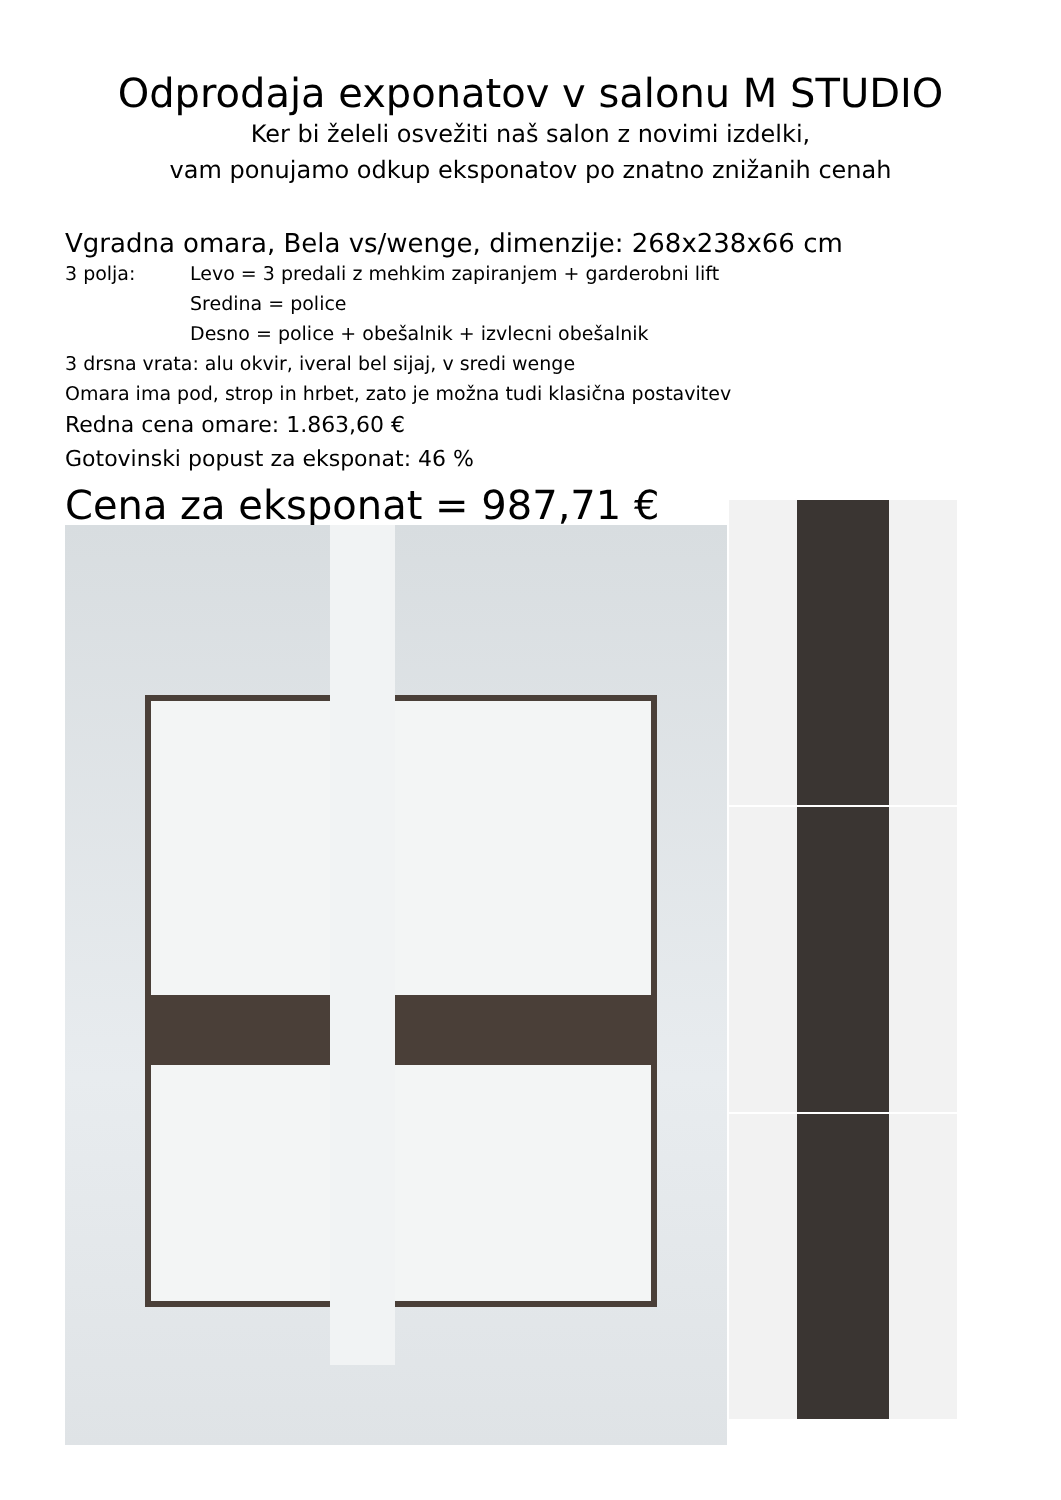Odprodaja exponatov v salonu M STUDIO
Ker bi želeli osvežiti naš salon z novimi izdelki,
vam ponujamo odkup eksponatov po znatno znižanih cenah
Vgradna omara, Bela vs/wenge, dimenzije: 268x238x66 cm
3 polja: Levo = 3 predali z mehkim zapiranjem + garderobni lift
Sredina = police
Desno = police + obešalnik + izvlecni obešalnik
3 drsna vrata: alu okvir, iveral bel sijaj, v sredi wenge
Omara ima pod, strop in hrbet, zato je možna tudi klasična postavitev
Redna cena omare: 1.863,60 €
Gotovinski popust za eksponat: 46 %
Cena za eksponat = 987,71 €